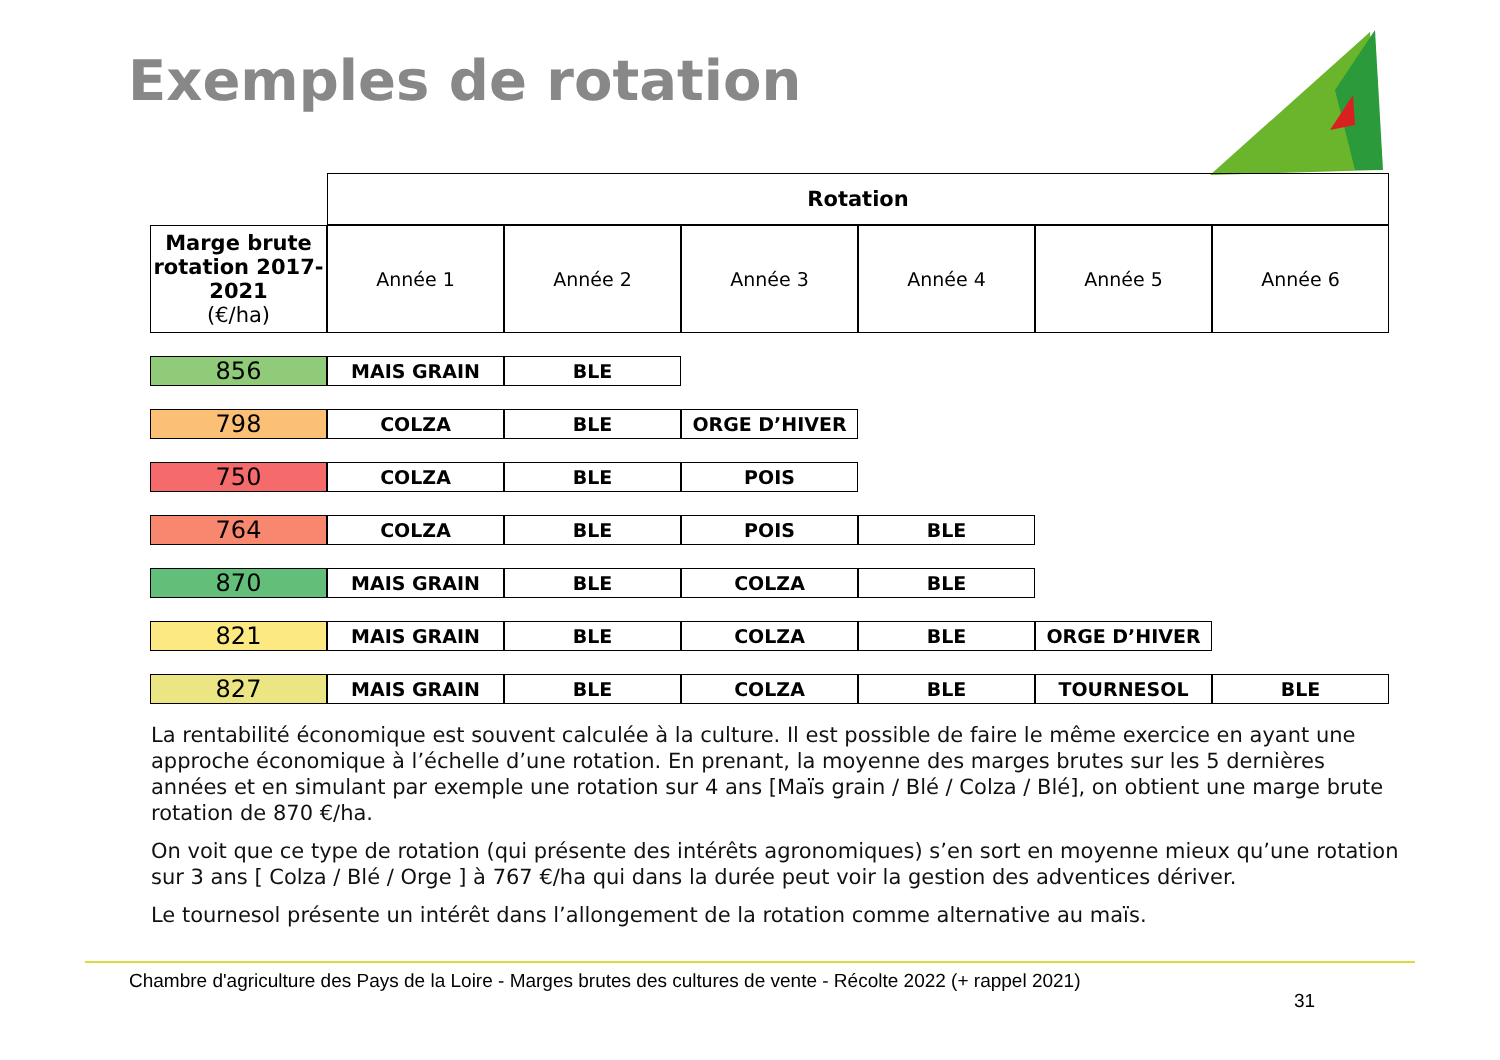Exemples de rotation
| | Rotation | | | | | |
| Marge brute rotation 2017-2021 (€/ha) | Année 1 | Année 2 | Année 3 | Année 4 | Année 5 | Année 6 |
| 856 | MAIS GRAIN | BLE | | | | |
| 798 | COLZA | BLE | ORGE D’HIVER | | | |
| 750 | COLZA | BLE | POIS | | | |
| 764 | COLZA | BLE | POIS | BLE | | |
| 870 | MAIS GRAIN | BLE | COLZA | BLE | | |
| 821 | MAIS GRAIN | BLE | COLZA | BLE | ORGE D’HIVER | |
| 827 | MAIS GRAIN | BLE | COLZA | BLE | TOURNESOL | BLE |
La rentabilité économique est souvent calculée à la culture. Il est possible de faire le même exercice en ayant une approche économique à l’échelle d’une rotation. En prenant, la moyenne des marges brutes sur les 5 dernières années et en simulant par exemple une rotation sur 4 ans [Maïs grain / Blé / Colza / Blé], on obtient une marge brute rotation de 870 €/ha.
On voit que ce type de rotation (qui présente des intérêts agronomiques) s’en sort en moyenne mieux qu’une rotation sur 3 ans [ Colza / Blé / Orge ] à 767 €/ha qui dans la durée peut voir la gestion des adventices dériver.
Le tournesol présente un intérêt dans l’allongement de la rotation comme alternative au maïs.
Chambre d'agriculture des Pays de la Loire - Marges brutes des cultures de vente - Récolte 2022 (+ rappel 2021)
31